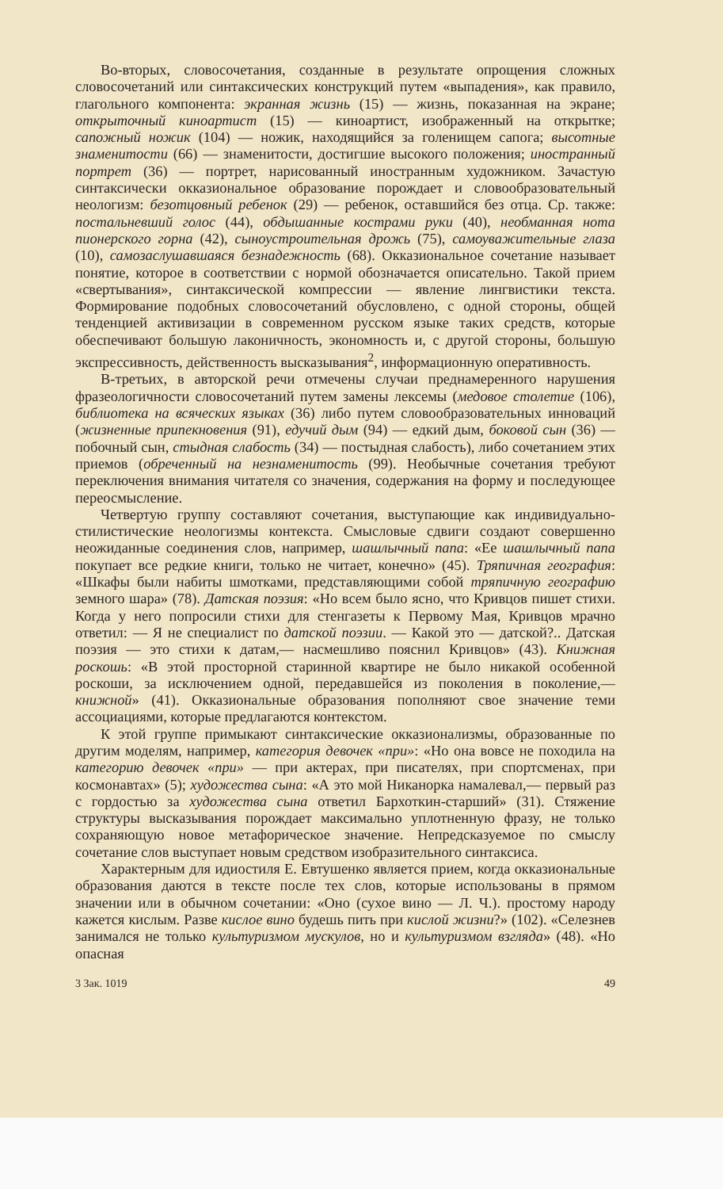Во-вторых, словосочетания, созданные в результате опрощения сложных словосочетаний или синтаксических конструкций путем «выпадения», как правило, глагольного компонента: экранная жизнь (15) — жизнь, показанная на экране; открыточный киноартист (15) — киноартист, изображенный на открытке; сапожный ножик (104) — ножик, находящийся за голенищем сапога; высотные знаменитости (66) — знаменитости, достигшие высокого положения; иностранный портрет (36) — портрет, нарисованный иностранным художником. Зачастую синтаксически окказиональное образование порождает и словообразовательный неологизм: безотцовный ребенок (29) — ребенок, оставшийся без отца. Ср. также: постальневший голос (44), обдышанные кострами руки (40), необманная нота пионерского горна (42), сыноустроительная дрожь (75), самоуважительные глаза (10), самозаслушавшаяся безнадежность (68). Окказиональное сочетание называет понятие, которое в соответствии с нормой обозначается описательно. Такой прием «свертывания», синтаксической компрессии — явление лингвистики текста. Формирование подобных словосочетаний обусловлено, с одной стороны, общей тенденцией активизации в современном русском языке таких средств, которые обеспечивают большую лаконичность, экономность и, с другой стороны, большую экспрессивность, действенность высказывания<sup>2</sup>, информационную оперативность.
В-третьих, в авторской речи отмечены случаи преднамеренного нарушения фразеологичности словосочетаний путем замены лексемы (медовое столетие (106), библиотека на всяческих языках (36) либо путем словообразовательных инноваций (жизненные припекновения (91), едучий дым (94) — едкий дым, боковой сын (36) — побочный сын, стыдная слабость (34) — постыдная слабость), либо сочетанием этих приемов (обреченный на незнаменитость (99). Необычные сочетания требуют переключения внимания читателя со значения, содержания на форму и последующее переосмысление.
Четвертую группу составляют сочетания, выступающие как индивидуально-стилистические неологизмы контекста. Смысловые сдвиги создают совершенно неожиданные соединения слов, например, шашлычный папа: «Ее шашлычный папа покупает все редкие книги, только не читает, конечно» (45). Тряпичная география: «Шкафы были набиты шмотками, представляющими собой тряпичную географию земного шара» (78). Датская поэзия: «Но всем было ясно, что Кривцов пишет стихи. Когда у него попросили стихи для стенгазеты к Первому Мая, Кривцов мрачно ответил: — Я не специалист по датской поэзии. — Какой это — датской?.. Датская поэзия — это стихи к датам,— насмешливо пояснил Кривцов» (43). Книжная роскошь: «В этой просторной старинной квартире не было никакой особенной роскоши, за исключением одной, передавшейся из поколения в поколение,— книжной» (41). Окказиональные образования пополняют свое значение теми ассоциациями, которые предлагаются контекстом.
К этой группе примыкают синтаксические окказионализмы, образованные по другим моделям, например, категория девочек «при»: «Но она вовсе не походила на категорию девочек «при» — при актерах, при писателях, при спортсменах, при космонавтах» (5); художества сына: «А это мой Никанорка намалевал,— первый раз с гордостью за художества сына ответил Бархоткин-старший» (31). Стяжение структуры высказывания порождает максимально уплотненную фразу, не только сохраняющую новое метафорическое значение. Непредсказуемое по смыслу сочетание слов выступает новым средством изобразительного синтаксиса.
Характерным для идиостиля Е. Евтушенко является прием, когда окказиональные образования даются в тексте после тех слов, которые использованы в прямом значении или в обычном сочетании: «Оно (сухое вино — Л. Ч.). простому народу кажется кислым. Разве кислое вино будешь пить при кислой жизни?» (102). «Селезнев занимался не только культуризмом мускулов, но и культуризмом взгляда» (48). «Но опасная
3 Зак. 1019 49